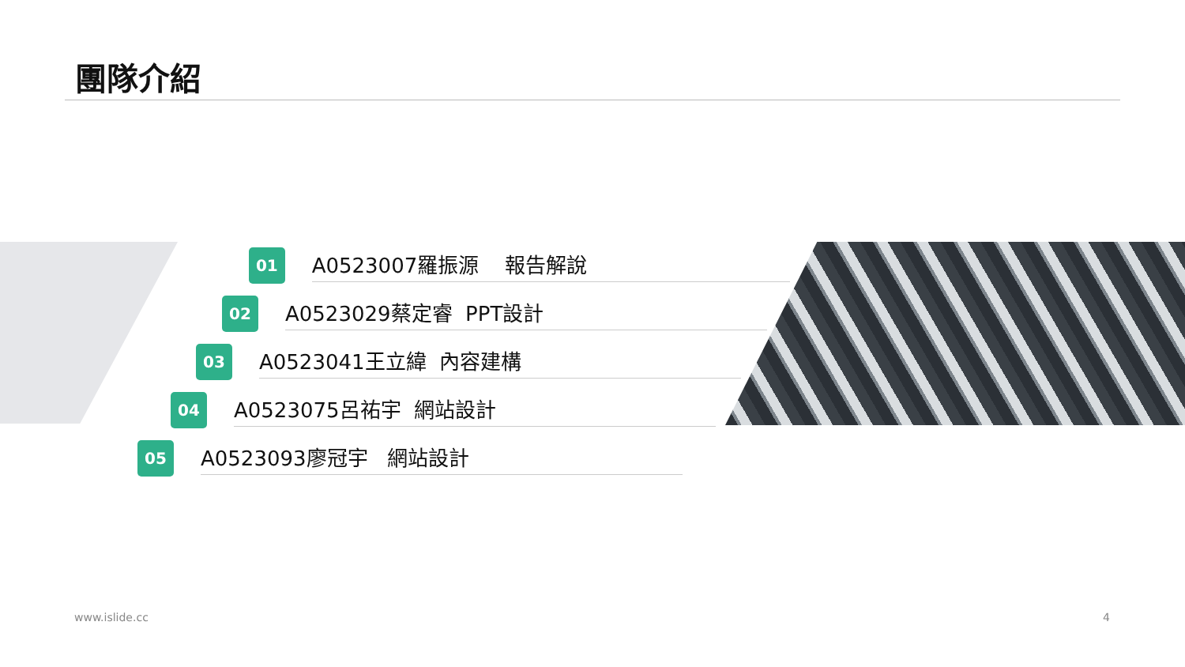團隊介紹
01
A0523007羅振源 報告解說
02
A0523029蔡定睿 PPT設計
03
A0523041王立緯 內容建構
04
A0523075呂祐宇 網站設計
05
A0523093廖冠宇 網站設計
www.islide.cc 4